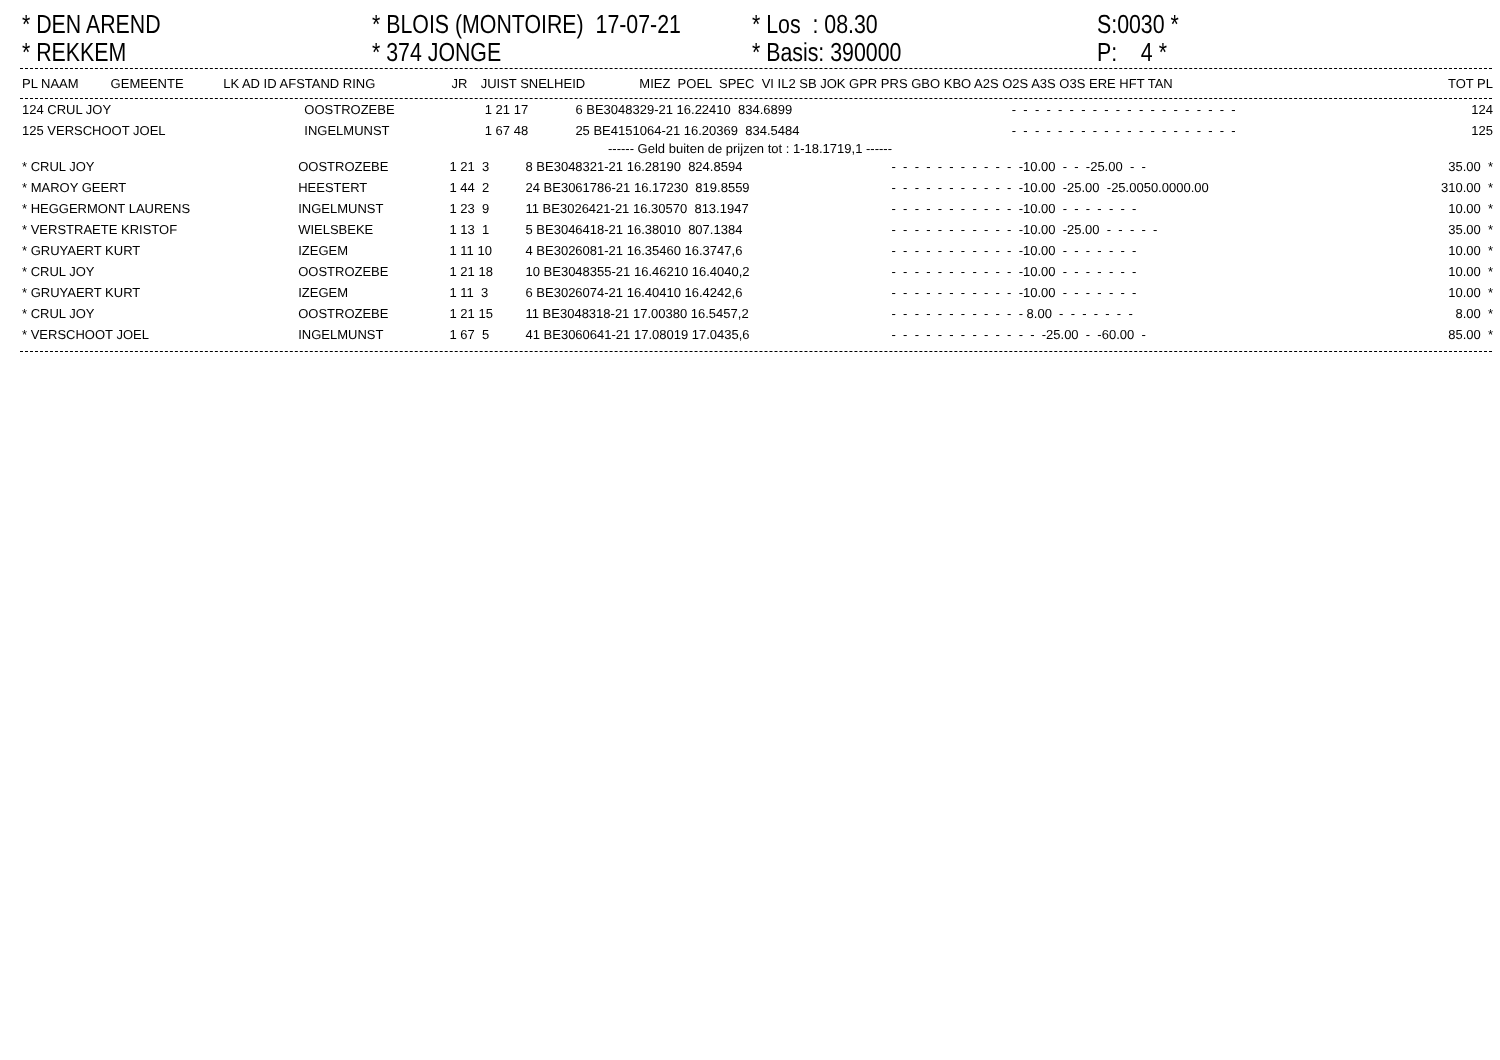* DEN AREND * REKKEM
* BLOIS (MONTOIRE) 17-07-21 * 374 JONGE
* Los : 08.30 * Basis: 390000
S:0030 * P: 4 *
| PL NAAM | GEMEENTE | LK AD ID AFSTAND RING | JR | JUIST SNELHEID | MIEZ POEL SPEC VI IL2 SB JOK GPR PRS GBO KBO A2S O2S A3S O3S ERE HFT TAN | TOT PL |
| --- | --- | --- | --- | --- | --- | --- |
| 124 CRUL JOY | OOSTROZEBE | 1 21 17 | 6 BE3048329-21 16.22410 834.6899 | - - - - - - - - - - - - - - - - - - - - | 124 |
| 125 VERSCHOOT JOEL | INGELMUNST | 1 67 48 | 25 BE4151064-21 16.20369 834.5484 | - - - - - - - - - - - - - - - - - - - - | 125 |
------ Geld buiten de prijzen tot : 1-18.1719,1 ------
| * CRUL JOY | OOSTROZEBE | 1 21 3 | 8 BE3048321-21 16.28190 824.8594 | - - - - - - - - - - - -10.00 - - -25.00 - - | 35.00 * |
| * MAROY GEERT | HEESTERT | 1 44 2 | 24 BE3061786-21 16.17230 819.8559 | - - - - - - - - - - - -10.00 -25.00 -25.0050.0000.00 | 310.00 * |
| * HEGGERMONT LAURENS | INGELMUNST | 1 23 9 | 11 BE3026421-21 16.30570 813.1947 | - - - - - - - - - - - -10.00 - - - - - - - | 10.00 * |
| * VERSTRAETE KRISTOF | WIELSBEKE | 1 13 1 | 5 BE3046418-21 16.38010 807.1384 | - - - - - - - - - - - -10.00 -25.00 - - - - - | 35.00 * |
| * GRUYAERT KURT | IZEGEM | 1 11 10 | 4 BE3026081-21 16.35460 16.3747,6 | - - - - - - - - - - - -10.00 - - - - - - - | 10.00 * |
| * CRUL JOY | OOSTROZEBE | 1 21 18 | 10 BE3048355-21 16.46210 16.4040,2 | - - - - - - - - - - - -10.00 - - - - - - - | 10.00 * |
| * GRUYAERT KURT | IZEGEM | 1 11 3 | 6 BE3026074-21 16.40410 16.4242,6 | - - - - - - - - - - - -10.00 - - - - - - - | 10.00 * |
| * CRUL JOY | OOSTROZEBE | 1 21 15 | 11 BE3048318-21 17.00380 16.5457,2 | - - - - - - - - - - - - 8.00 - - - - - - - | 8.00 * |
| * VERSCHOOT JOEL | INGELMUNST | 1 67 5 | 41 BE3060641-21 17.08019 17.0435,6 | - - - - - - - - - - - - - -25.00 - -60.00 - | 85.00 * |